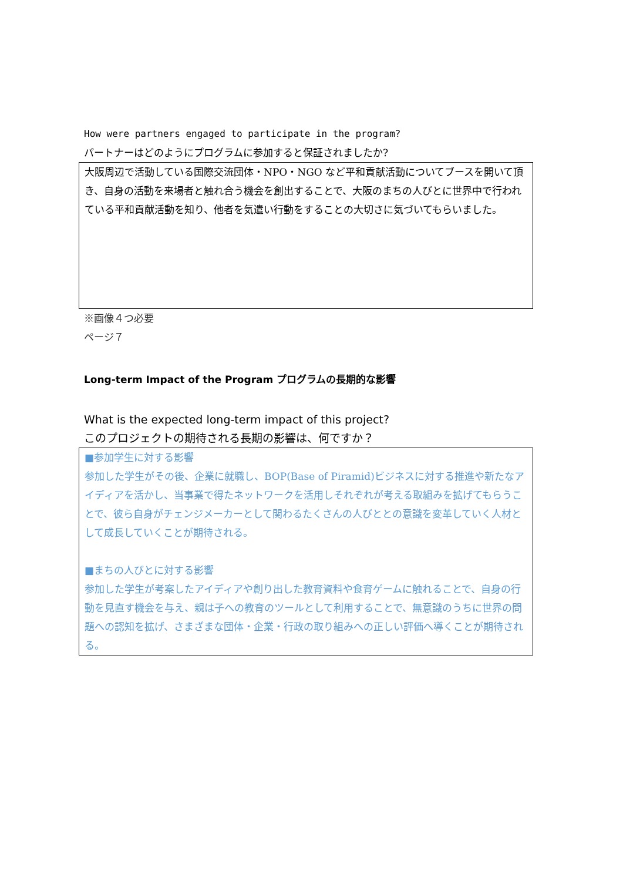How were partners engaged to participate in the program?
パートナーはどのようにプログラムに参加すると保証されましたか?
大阪周辺で活動している国際交流団体・NPO・NGO など平和貢献活動についてブースを開いて頂き、自身の活動を来場者と触れ合う機会を創出することで、大阪のまちの人びとに世界中で行われている平和貢献活動を知り、他者を気遣い行動をすることの大切さに気づいてもらいました。
※画像４つ必要
ページ７
Long-term Impact of the Program プログラムの長期的な影響
What is the expected long-term impact of this project?
このプロジェクトの期待される長期の影響は、何ですか？
■参加学生に対する影響
参加した学生がその後、企業に就職し、BOP(Base of Piramid)ビジネスに対する推進や新たなアイディアを活かし、当事業で得たネットワークを活用しそれぞれが考える取組みを拡げてもらうことで、彼ら自身がチェンジメーカーとして関わるたくさんの人びととの意識を変革していく人材として成長していくことが期待される。
■まちの人びとに対する影響
参加した学生が考案したアイディアや創り出した教育資料や食育ゲームに触れることで、自身の行動を見直す機会を与え、親は子への教育のツールとして利用することで、無意識のうちに世界の問題への認知を拡げ、さまざまな団体・企業・行政の取り組みへの正しい評価へ導くことが期待される。